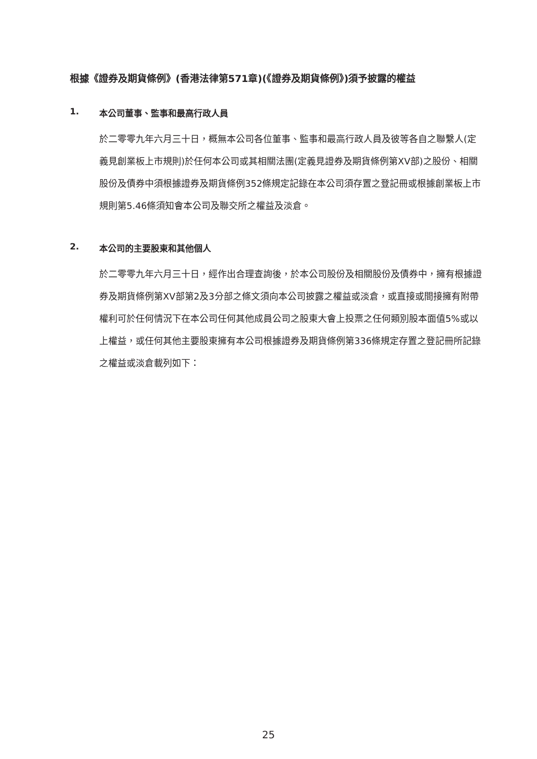根據《證券及期貨條例》(香港法律第571章)(《證券及期貨條例》)須予披露的權益
1. 本公司董事、監事和最高行政人員
於二零零九年六月三十日，概無本公司各位董事、監事和最高行政人員及彼等各自之聯繫人(定義見創業板上市規則)於任何本公司或其相關法團(定義見證券及期貨條例第XV部)之股份、相關股份及債券中須根據證券及期貨條例352條規定記錄在本公司須存置之登記冊或根據創業板上市規則第5.46條須知會本公司及聯交所之權益及淡倉。
2. 本公司的主要股東和其他個人
於二零零九年六月三十日，經作出合理查詢後，於本公司股份及相關股份及債券中，擁有根據證券及期貨條例第XV部第2及3分部之條文須向本公司披露之權益或淡倉，或直接或間接擁有附帶權利可於任何情況下在本公司任何其他成員公司之股東大會上投票之任何類別股本面值5%或以上權益，或任何其他主要股東擁有本公司根據證券及期貨條例第336條規定存置之登記冊所記錄之權益或淡倉載列如下：
25